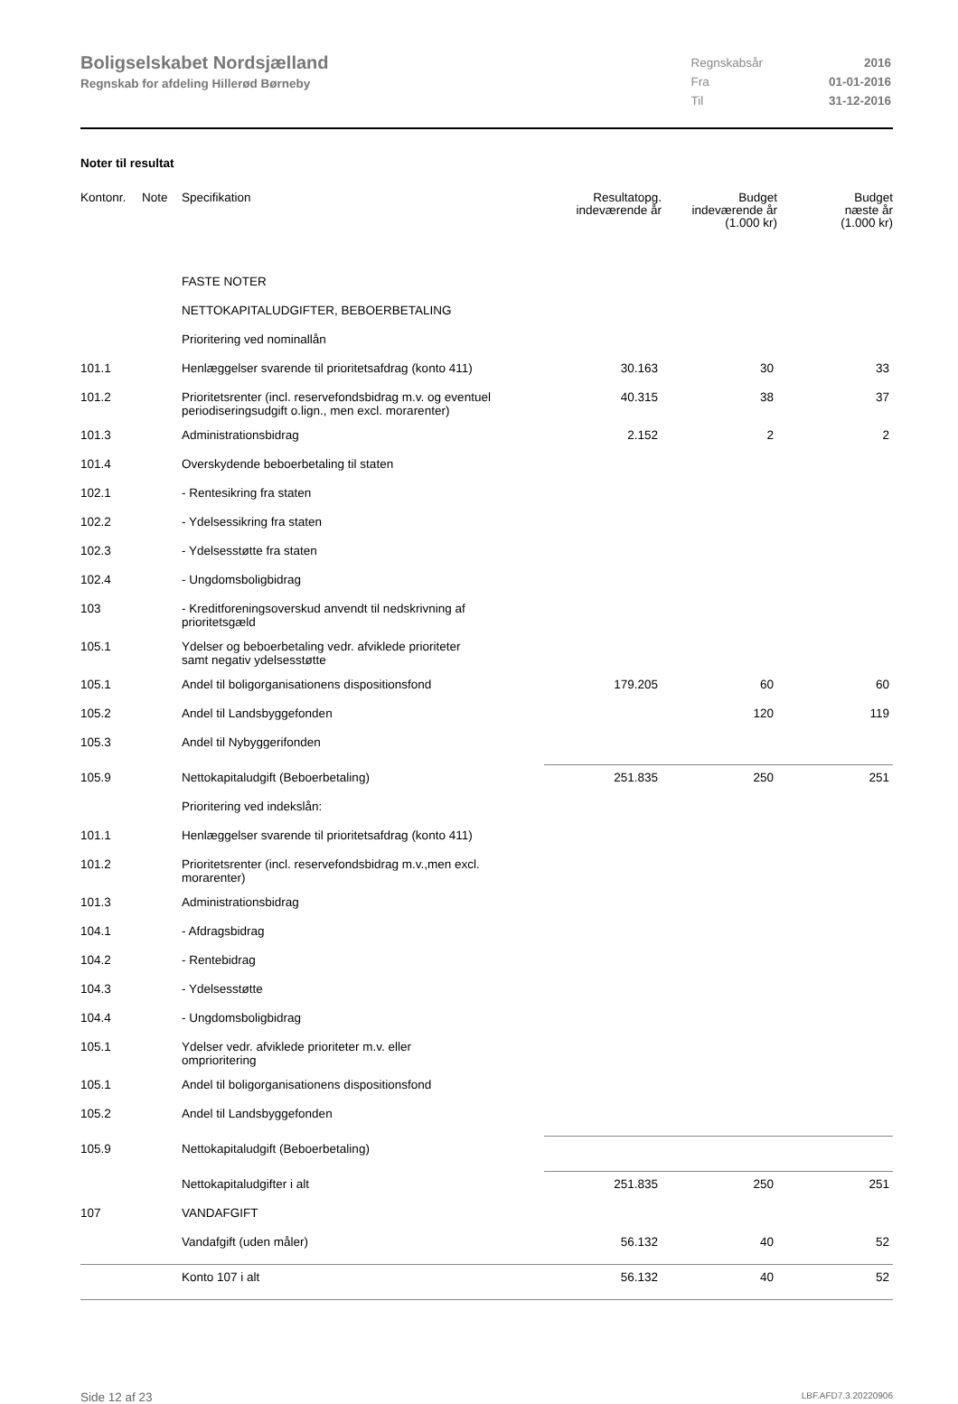Boligselskabet Nordsjælland
Regnskab for afdeling Hillerød Børneby
| Regnskabsår | 2016 |
| Fra | 01-01-2016 |
| Til | 31-12-2016 |
Noter til resultat
| Kontonr. | Note | Specifikation | Resultatopg. indeværende år | Budget indeværende år (1.000 kr) | Budget næste år (1.000 kr) |
| --- | --- | --- | --- | --- | --- |
| | | FASTE NOTER | | | |
| | | NETTOKAPITALUDGIFTER, BEBOERBETALING | | | |
| | | Prioritering ved nominallån | | | |
| 101.1 | | Henlæggelser svarende til prioritetsafdrag (konto 411) | 30.163 | 30 | 33 |
| 101.2 | | Prioritetsrenter (incl. reservefondsbidrag m.v. og eventuel periodiseringsudgift o.lign., men excl. morarenter) | 40.315 | 38 | 37 |
| 101.3 | | Administrationsbidrag | 2.152 | 2 | 2 |
| 101.4 | | Overskydende beboerbetaling til staten | | | |
| 102.1 | | - Rentesikring fra staten | | | |
| 102.2 | | - Ydelsessikring fra staten | | | |
| 102.3 | | - Ydelsesstøtte fra staten | | | |
| 102.4 | | - Ungdomsboligbidrag | | | |
| 103 | | - Kreditforeningsoverskud anvendt til nedskrivning af prioritetsgæld | | | |
| 105.1 | | Ydelser og beboerbetaling vedr. afviklede prioriteter samt negativ ydelsesstøtte | | | |
| 105.1 | | Andel til boligorganisationens dispositionsfond | 179.205 | 60 | 60 |
| 105.2 | | Andel til Landsbyggefonden | | 120 | 119 |
| 105.3 | | Andel til Nybyggerifonden | | | |
| 105.9 | | Nettokapitaludgift (Beboerbetaling) | 251.835 | 250 | 251 |
| | | Prioritering ved indekslån: | | | |
| 101.1 | | Henlæggelser svarende til prioritetsafdrag (konto 411) | | | |
| 101.2 | | Prioritetsrenter (incl. reservefondsbidrag m.v.,men excl. morarenter) | | | |
| 101.3 | | Administrationsbidrag | | | |
| 104.1 | | - Afdragsbidrag | | | |
| 104.2 | | - Rentebidrag | | | |
| 104.3 | | - Ydelsesstøtte | | | |
| 104.4 | | - Ungdomsboligbidrag | | | |
| 105.1 | | Ydelser vedr. afviklede prioriteter m.v. eller omprioritering | | | |
| 105.1 | | Andel til boligorganisationens dispositionsfond | | | |
| 105.2 | | Andel til Landsbyggefonden | | | |
| 105.9 | | Nettokapitaludgift (Beboerbetaling) | | | |
| | | Nettokapitaludgifter i alt | 251.835 | 250 | 251 |
| 107 | | VANDAFGIFT | | | |
| | | Vandafgift (uden måler) | 56.132 | 40 | 52 |
| | | Konto 107 i alt | 56.132 | 40 | 52 |
Side 12 af 23 LBF.AFD7.3.20220906